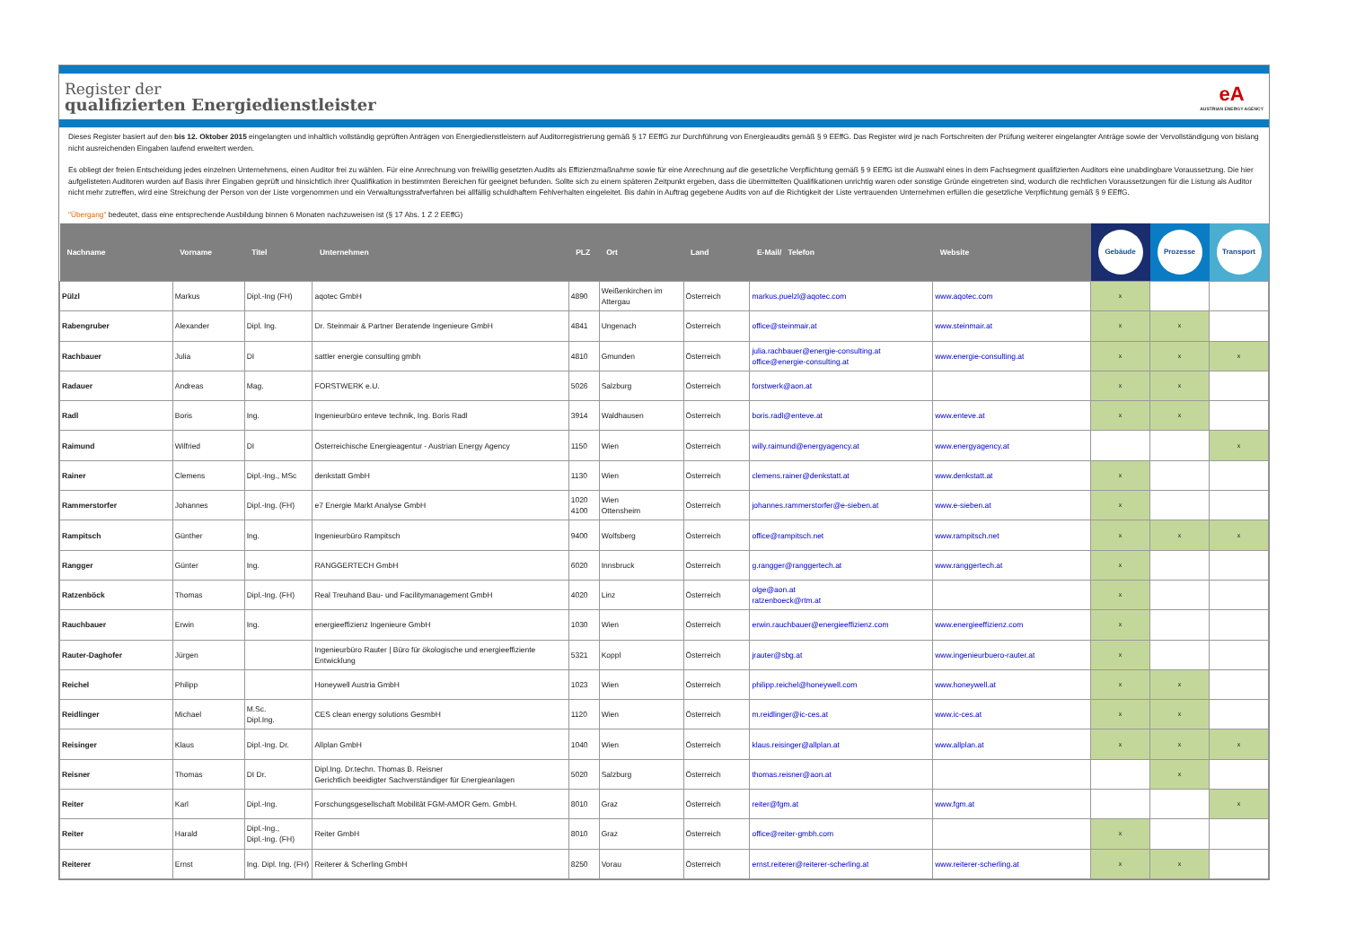Register der
qualifizierten Energiedienstleister
eA
AUSTRIAN ENERGY AGENCY
Dieses Register basiert auf den bis 12. Oktober 2015 eingelangten und inhaltlich vollständig geprüften Anträgen von Energiedienstleistern auf Auditorregistrierung gemäß § 17 EEffG zur Durchführung von Energieaudits gemäß § 9 EEffG. Das Register wird je nach Fortschreiten der Prüfung weiterer eingelangter Anträge sowie der Vervollständigung von bislang nicht ausreichenden Eingaben laufend erweitert werden.
Es obliegt der freien Entscheidung jedes einzelnen Unternehmens, einen Auditor frei zu wählen. Für eine Anrechnung von freiwillig gesetzten Audits als Effizienzmaßnahme sowie für eine Anrechnung auf die gesetzliche Verpflichtung gemäß § 9 EEffG ist die Auswahl eines in dem Fachsegment qualifizierten Auditors eine unabdingbare Voraussetzung. Die hier aufgelisteten Auditoren wurden auf Basis ihrer Eingaben geprüft und hinsichtlich ihrer Qualifikation in bestimmten Bereichen für geeignet befunden. Sollte sich zu einem späteren Zeitpunkt ergeben, dass die übermittelten Qualifikationen unrichtig waren oder sonstige Gründe eingetreten sind, wodurch die rechtlichen Voraussetzungen für die Listung als Auditor nicht mehr zutreffen, wird eine Streichung der Person von der Liste vorgenommen und ein Verwaltungsstrafverfahren bei allfällig schuldhaftem Fehlverhalten eingeleitet. Bis dahin in Auftrag gegebene Audits von auf die Richtigkeit der Liste vertrauenden Unternehmen erfüllen die gesetzliche Verpflichtung gemäß § 9 EEffG.
"Übergang" bedeutet, dass eine entsprechende Ausbildung binnen 6 Monaten nachzuweisen ist (§ 17 Abs. 1 Z 2 EEffG)
| Nachname | Vorname | Titel | Unternehmen | PLZ | Ort | Land | E-Mail/ Telefon | Website | Gebäude | Prozesse | Transport |
| --- | --- | --- | --- | --- | --- | --- | --- | --- | --- | --- | --- |
| Pülzl | Markus | Dipl.-Ing (FH) | aqotec GmbH | 4890 | Weißenkirchen im Attergau | Österreich | markus.puelzl@aqotec.com | www.aqotec.com | x | | |
| Rabengruber | Alexander | Dipl. Ing. | Dr. Steinmair & Partner Beratende Ingenieure GmbH | 4841 | Ungenach | Österreich | office@steinmair.at | www.steinmair.at | x | x | |
| Rachbauer | Julia | DI | sattler energie consulting gmbh | 4810 | Gmunden | Österreich | julia.rachbauer@energie-consulting.at office@energie-consulting.at | www.energie-consulting.at | x | x | x |
| Radauer | Andreas | Mag. | FORSTWERK e.U. | 5026 | Salzburg | Österreich | forstwerk@aon.at | | x | x | |
| Radl | Boris | Ing. | Ingenieurbüro enteve technik, Ing. Boris Radl | 3914 | Waldhausen | Österreich | boris.radl@enteve.at | www.enteve.at | x | x | |
| Raimund | Wilfried | DI | Österreichische Energieagentur - Austrian Energy Agency | 1150 | Wien | Österreich | willy.raimund@energyagency.at | www.energyagency.at | | | x |
| Rainer | Clemens | Dipl.-Ing., MSc | denkstatt GmbH | 1130 | Wien | Österreich | clemens.rainer@denkstatt.at | www.denkstatt.at | x | | |
| Rammerstorfer | Johannes | Dipl.-Ing. (FH) | e7 Energie Markt Analyse GmbH | 1020 4100 | Wien Ottensheim | Österreich | johannes.rammerstorfer@e-sieben.at | www.e-sieben.at | x | | |
| Rampitsch | Günther | Ing. | Ingenieurbüro Rampitsch | 9400 | Wolfsberg | Österreich | office@rampitsch.net | www.rampitsch.net | x | x | x |
| Rangger | Günter | Ing. | RANGGERTECH GmbH | 6020 | Innsbruck | Österreich | g.rangger@ranggertech.at | www.ranggertech.at | x | | |
| Ratzenböck | Thomas | Dipl.-Ing. (FH) | Real Treuhand Bau- und Facilitymanagement GmbH | 4020 | Linz | Österreich | olge@aon.at ratzenboeck@rtm.at | | x | | |
| Rauchbauer | Erwin | Ing. | energieeffizienz Ingenieure GmbH | 1030 | Wien | Österreich | erwin.rauchbauer@energieeffizienz.com | www.energieeffizienz.com | x | | |
| Rauter-Daghofer | Jürgen | | Ingenieurbüro Rauter / Büro für ökologische und energieeffiziente Entwicklung | 5321 | Koppl | Österreich | jrauter@sbg.at | www.ingenieurbuero-rauter.at | x | | |
| Reichel | Philipp | | Honeywell Austria GmbH | 1023 | Wien | Österreich | philipp.reichel@honeywell.com | www.honeywell.at | x | x | |
| Reidlinger | Michael | M.Sc. Dipl.Ing. | CES clean energy solutions GesmbH | 1120 | Wien | Österreich | m.reidlinger@ic-ces.at | www.ic-ces.at | x | x | |
| Reisinger | Klaus | Dipl.-Ing. Dr. | Allplan GmbH | 1040 | Wien | Österreich | klaus.reisinger@allplan.at | www.allplan.at | x | x | x |
| Reisner | Thomas | DI Dr. | Dipl.Ing. Dr.techn. Thomas B. Reisner Gerichtlich beeidigter Sachverständiger für Energieanlagen | 5020 | Salzburg | Österreich | thomas.reisner@aon.at | | | x | |
| Reiter | Karl | Dipl.-Ing. | Forschungsgesellschaft Mobilität FGM-AMOR Gem. GmbH. | 8010 | Graz | Österreich | reiter@fgm.at | www.fgm.at | | | x |
| Reiter | Harald | Dipl.-Ing., Dipl.-Ing. (FH) | Reiter GmbH | 8010 | Graz | Österreich | office@reiter-gmbh.com | | x | | |
| Reiterer | Ernst | Ing. Dipl. Ing. (FH) | Reiterer & Scherling GmbH | 8250 | Vorau | Österreich | ernst.reiterer@reiterer-scherling.at | www.reiterer-scherling.at | x | x | |